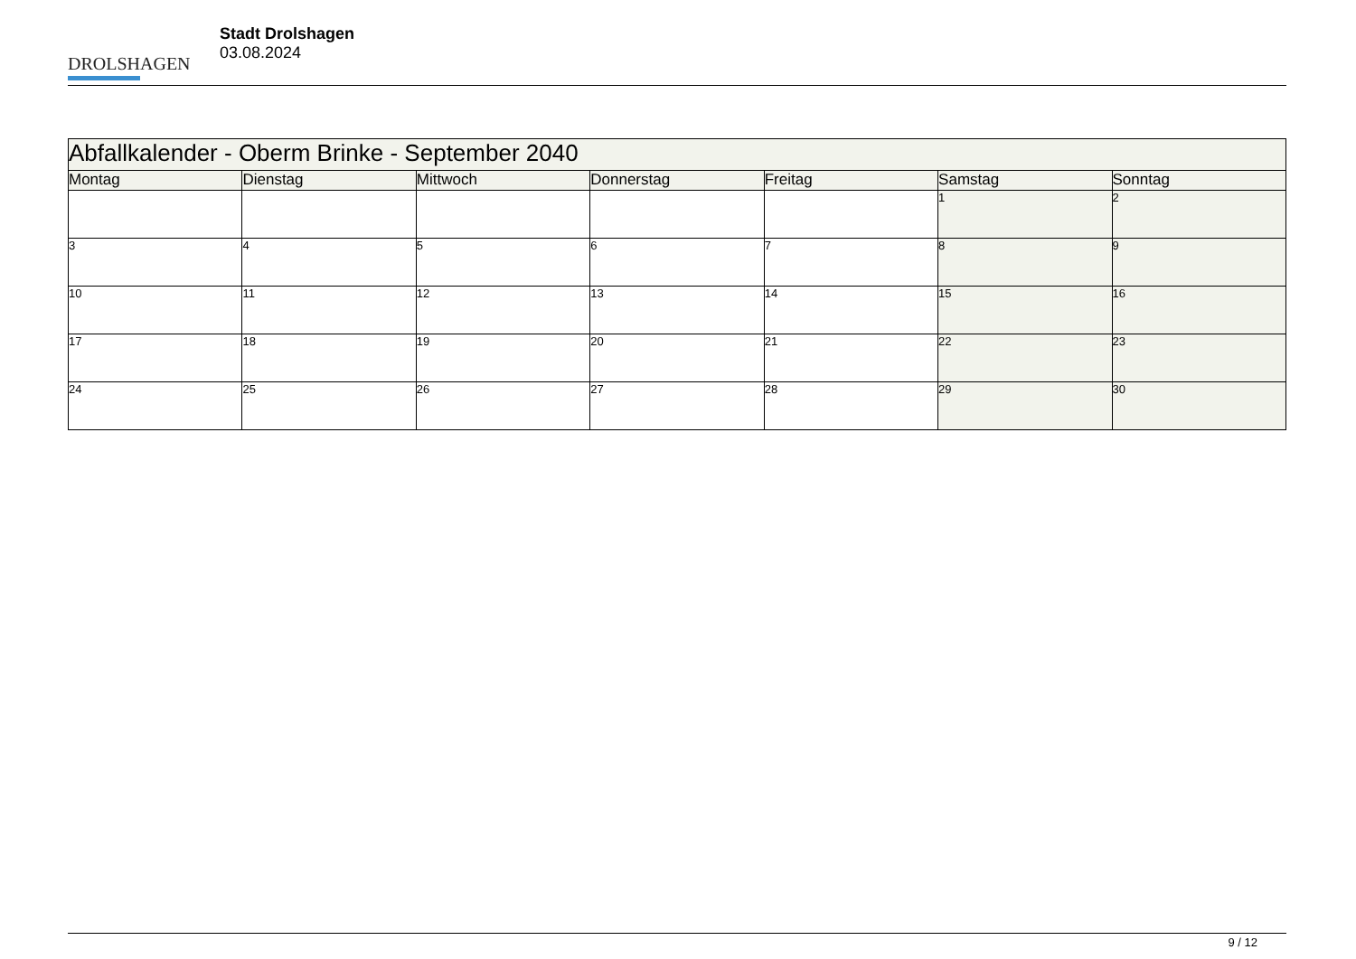DROLSHAGEN
Stadt Drolshagen
03.08.2024
| Abfallkalender - Oberm Brinke - September 2040 | | | | | | |
| --- | --- | --- | --- | --- | --- | --- |
| Montag | Dienstag | Mittwoch | Donnerstag | Freitag | Samstag | Sonntag |
| | | | | | 1 | 2 |
| 3 | 4 | 5 | 6 | 7 | 8 | 9 |
| 10 | 11 | 12 | 13 | 14 | 15 | 16 |
| 17 | 18 | 19 | 20 | 21 | 22 | 23 |
| 24 | 25 | 26 | 27 | 28 | 29 | 30 |
9 / 12